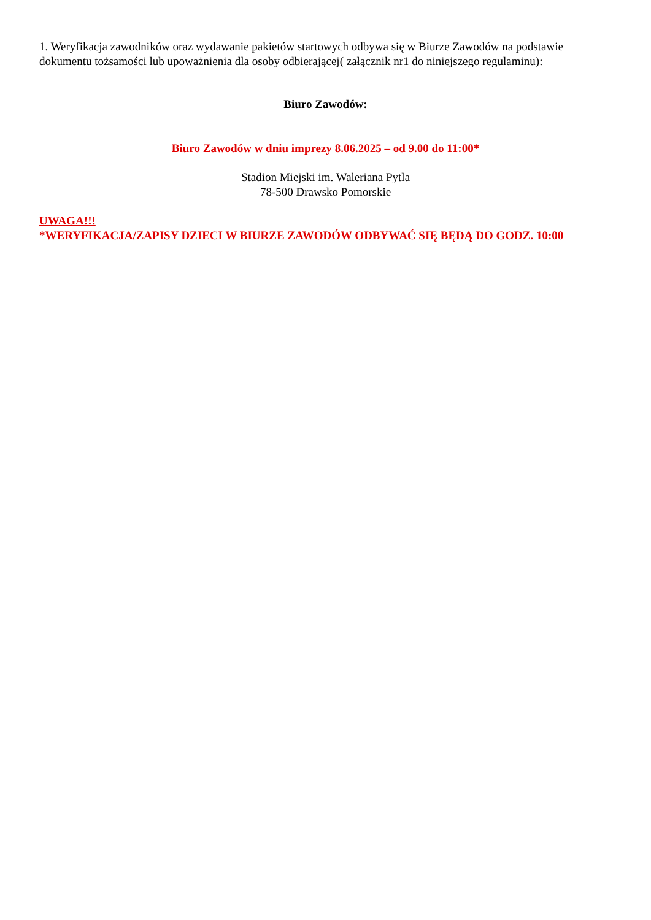1. Weryfikacja zawodników oraz wydawanie pakietów startowych odbywa się w Biurze Zawodów na podstawie dokumentu tożsamości lub upoważnienia dla osoby odbierającej( załącznik nr1 do niniejszego regulaminu):
Biuro Zawodów:
Biuro Zawodów w dniu imprezy 8.06.2025 – od 9.00 do 11:00*
Stadion Miejski im. Waleriana Pytla
78-500 Drawsko Pomorskie
UWAGA!!!
*WERYFIKACJA/ZAPISY DZIECI W BIURZE ZAWODÓW ODBYWAĆ SIĘ BĘDĄ DO GODZ. 10:00